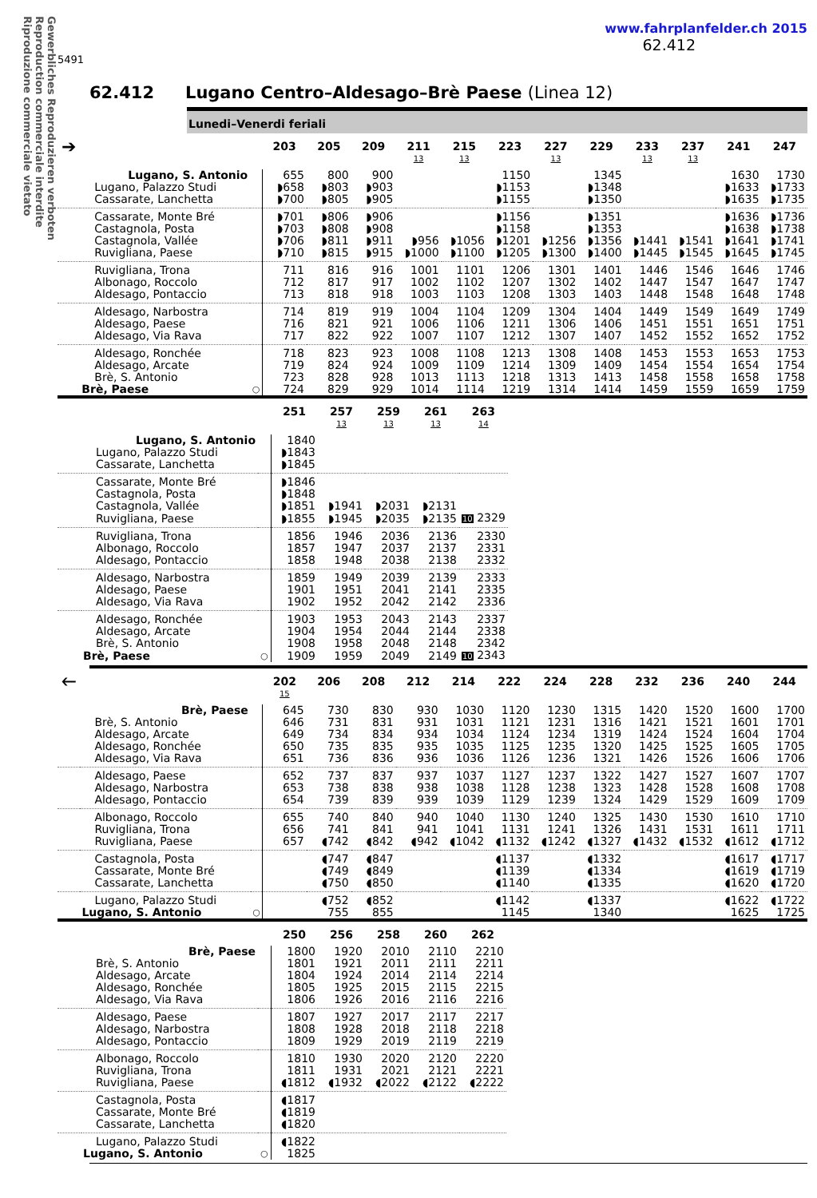Gewerbliches Reproduzieren verboten
Reproduction commerciale interdite
Riproduzione commerciale vietato
www.fahrplanfelder.ch 2015
62.412
5491
62.412 Lugano Centro–Aldesago–Brè Paese (Linea 12)
Lunedi–Venerdi feriali
| ➔ | | | 203 | 205 | 209 | 211 13 | 215 13 | 223 | 227 13 | 229 | 233 13 | 237 13 | 241 | 247 |
| --- | --- | --- | --- | --- | --- | --- | --- | --- | --- | --- | --- | --- | --- | --- |
| Lugano, S. Antonio | | | 655 | 800 | 900 | | | 1150 | | 1345 | | | 1630 | 1730 |
| | Lugano, Palazzo Studi | | ◗658 | ◗803 | ◗903 | | | ◗1153 | | ◗1348 | | | ◗1633 | ◗1733 |
| | Cassarate, Lanchetta | | ◗700 | ◗805 | ◗905 | | | ◗1155 | | ◗1350 | | | ◗1635 | ◗1735 |
| | Cassarate, Monte Bré | | ◗701 | ◗806 | ◗906 | | | ◗1156 | | ◗1351 | | | ◗1636 | ◗1736 |
| | Castagnola, Posta | | ◗703 | ◗808 | ◗908 | | | ◗1158 | | ◗1353 | | | ◗1638 | ◗1738 |
| | Castagnola, Vallée | | ◗706 | ◗811 | ◗911 | ◗956 | ◗1056 | ◗1201 | ◗1256 | ◗1356 | ◗1441 | ◗1541 | ◗1641 | ◗1741 |
| | Ruvigliana, Paese | | ◗710 | ◗815 | ◗915 | ◗1000 | ◗1100 | ◗1205 | ◗1300 | ◗1400 | ◗1445 | ◗1545 | ◗1645 | ◗1745 |
| | Ruvigliana, Trona | | 711 | 816 | 916 | 1001 | 1101 | 1206 | 1301 | 1401 | 1446 | 1546 | 1646 | 1746 |
| | Albonago, Roccolo | | 712 | 817 | 917 | 1002 | 1102 | 1207 | 1302 | 1402 | 1447 | 1547 | 1647 | 1747 |
| | Aldesago, Pontaccio | | 713 | 818 | 918 | 1003 | 1103 | 1208 | 1303 | 1403 | 1448 | 1548 | 1648 | 1748 |
| | Aldesago, Narbostra | | 714 | 819 | 919 | 1004 | 1104 | 1209 | 1304 | 1404 | 1449 | 1549 | 1649 | 1749 |
| | Aldesago, Paese | | 716 | 821 | 921 | 1006 | 1106 | 1211 | 1306 | 1406 | 1451 | 1551 | 1651 | 1751 |
| | Aldesago, Via Rava | | 717 | 822 | 922 | 1007 | 1107 | 1212 | 1307 | 1407 | 1452 | 1552 | 1652 | 1752 |
| | Aldesago, Ronchée | | 718 | 823 | 923 | 1008 | 1108 | 1213 | 1308 | 1408 | 1453 | 1553 | 1653 | 1753 |
| | Aldesago, Arcate | | 719 | 824 | 924 | 1009 | 1109 | 1214 | 1309 | 1409 | 1454 | 1554 | 1654 | 1754 |
| | Brè, S. Antonio | | 723 | 828 | 928 | 1013 | 1113 | 1218 | 1313 | 1413 | 1458 | 1558 | 1658 | 1758 |
| | Brè, Paese | ○ | 724 | 829 | 929 | 1014 | 1114 | 1219 | 1314 | 1414 | 1459 | 1559 | 1659 | 1759 |
| | | | 251 | 257 13 | 259 13 | 261 13 | 263 14 |
| --- | --- | --- | --- | --- | --- | --- | --- |
| Lugano, S. Antonio | | | 1840 | | | | |
| | Lugano, Palazzo Studi | | ◗1843 | | | | |
| | Cassarate, Lanchetta | | ◗1845 | | | | |
| | Cassarate, Monte Bré | | ◗1846 | | | | |
| | Castagnola, Posta | | ◗1848 | | | | |
| | Castagnola, Vallée | | ◗1851 | ◗1941 | ◗2031 | ◗2131 | |
| | Ruvigliana, Paese | | ◗1855 | ◗1945 | ◗2035 | ◗2135 | 10 2329 |
| | Ruvigliana, Trona | | 1856 | 1946 | 2036 | 2136 | 2330 |
| | Albonago, Roccolo | | 1857 | 1947 | 2037 | 2137 | 2331 |
| | Aldesago, Pontaccio | | 1858 | 1948 | 2038 | 2138 | 2332 |
| | Aldesago, Narbostra | | 1859 | 1949 | 2039 | 2139 | 2333 |
| | Aldesago, Paese | | 1901 | 1951 | 2041 | 2141 | 2335 |
| | Aldesago, Via Rava | | 1902 | 1952 | 2042 | 2142 | 2336 |
| | Aldesago, Ronchée | | 1903 | 1953 | 2043 | 2143 | 2337 |
| | Aldesago, Arcate | | 1904 | 1954 | 2044 | 2144 | 2338 |
| | Brè, S. Antonio | | 1908 | 1958 | 2048 | 2148 | 2342 |
| | Brè, Paese | ○ | 1909 | 1959 | 2049 | 2149 | 10 2343 |
| 🡐 | | | 202 15 | 206 | 208 | 212 | 214 | 222 | 224 | 228 | 232 | 236 | 240 | 244 |
| --- | --- | --- | --- | --- | --- | --- | --- | --- | --- | --- | --- | --- | --- | --- |
| Brè, Paese | | | 645 | 730 | 830 | 930 | 1030 | 1120 | 1230 | 1315 | 1420 | 1520 | 1600 | 1700 |
| | Brè, S. Antonio | | 646 | 731 | 831 | 931 | 1031 | 1121 | 1231 | 1316 | 1421 | 1521 | 1601 | 1701 |
| | Aldesago, Arcate | | 649 | 734 | 834 | 934 | 1034 | 1124 | 1234 | 1319 | 1424 | 1524 | 1604 | 1704 |
| | Aldesago, Ronchée | | 650 | 735 | 835 | 935 | 1035 | 1125 | 1235 | 1320 | 1425 | 1525 | 1605 | 1705 |
| | Aldesago, Via Rava | | 651 | 736 | 836 | 936 | 1036 | 1126 | 1236 | 1321 | 1426 | 1526 | 1606 | 1706 |
| | Aldesago, Paese | | 652 | 737 | 837 | 937 | 1037 | 1127 | 1237 | 1322 | 1427 | 1527 | 1607 | 1707 |
| | Aldesago, Narbostra | | 653 | 738 | 838 | 938 | 1038 | 1128 | 1238 | 1323 | 1428 | 1528 | 1608 | 1708 |
| | Aldesago, Pontaccio | | 654 | 739 | 839 | 939 | 1039 | 1129 | 1239 | 1324 | 1429 | 1529 | 1609 | 1709 |
| | Albonago, Roccolo | | 655 | 740 | 840 | 940 | 1040 | 1130 | 1240 | 1325 | 1430 | 1530 | 1610 | 1710 |
| | Ruvigliana, Trona | | 656 | 741 | 841 | 941 | 1041 | 1131 | 1241 | 1326 | 1431 | 1531 | 1611 | 1711 |
| | Ruvigliana, Paese | | 657 | ◖742 | ◖842 | ◖942 | ◖1042 | ◖1132 | ◖1242 | ◖1327 | ◖1432 | ◖1532 | ◖1612 | ◖1712 |
| | Castagnola, Posta | | | ◖747 | ◖847 | | | ◖1137 | | ◖1332 | | | ◖1617 | ◖1717 |
| | Cassarate, Monte Bré | | | ◖749 | ◖849 | | | ◖1139 | | ◖1334 | | | ◖1619 | ◖1719 |
| | Cassarate, Lanchetta | | | ◖750 | ◖850 | | | ◖1140 | | ◖1335 | | | ◖1620 | ◖1720 |
| | Lugano, Palazzo Studi | | | ◖752 | ◖852 | | | ◖1142 | | ◖1337 | | | ◖1622 | ◖1722 |
| | Lugano, S. Antonio | ○ | | 755 | 855 | | | 1145 | | 1340 | | | 1625 | 1725 |
| | | | 250 | 256 | 258 | 260 | 262 |
| --- | --- | --- | --- | --- | --- | --- | --- |
| Brè, Paese | | | 1800 | 1920 | 2010 | 2110 | 2210 |
| | Brè, S. Antonio | | 1801 | 1921 | 2011 | 2111 | 2211 |
| | Aldesago, Arcate | | 1804 | 1924 | 2014 | 2114 | 2214 |
| | Aldesago, Ronchée | | 1805 | 1925 | 2015 | 2115 | 2215 |
| | Aldesago, Via Rava | | 1806 | 1926 | 2016 | 2116 | 2216 |
| | Aldesago, Paese | | 1807 | 1927 | 2017 | 2117 | 2217 |
| | Aldesago, Narbostra | | 1808 | 1928 | 2018 | 2118 | 2218 |
| | Aldesago, Pontaccio | | 1809 | 1929 | 2019 | 2119 | 2219 |
| | Albonago, Roccolo | | 1810 | 1930 | 2020 | 2120 | 2220 |
| | Ruvigliana, Trona | | 1811 | 1931 | 2021 | 2121 | 2221 |
| | Ruvigliana, Paese | | ◖1812 | ◖1932 | ◖2022 | ◖2122 | ◖2222 |
| | Castagnola, Posta | | ◖1817 | | | | |
| | Cassarate, Monte Bré | | ◖1819 | | | | |
| | Cassarate, Lanchetta | | ◖1820 | | | | |
| | Lugano, Palazzo Studi | | ◖1822 | | | | |
| | Lugano, S. Antonio | ○ | 1825 | | | | |